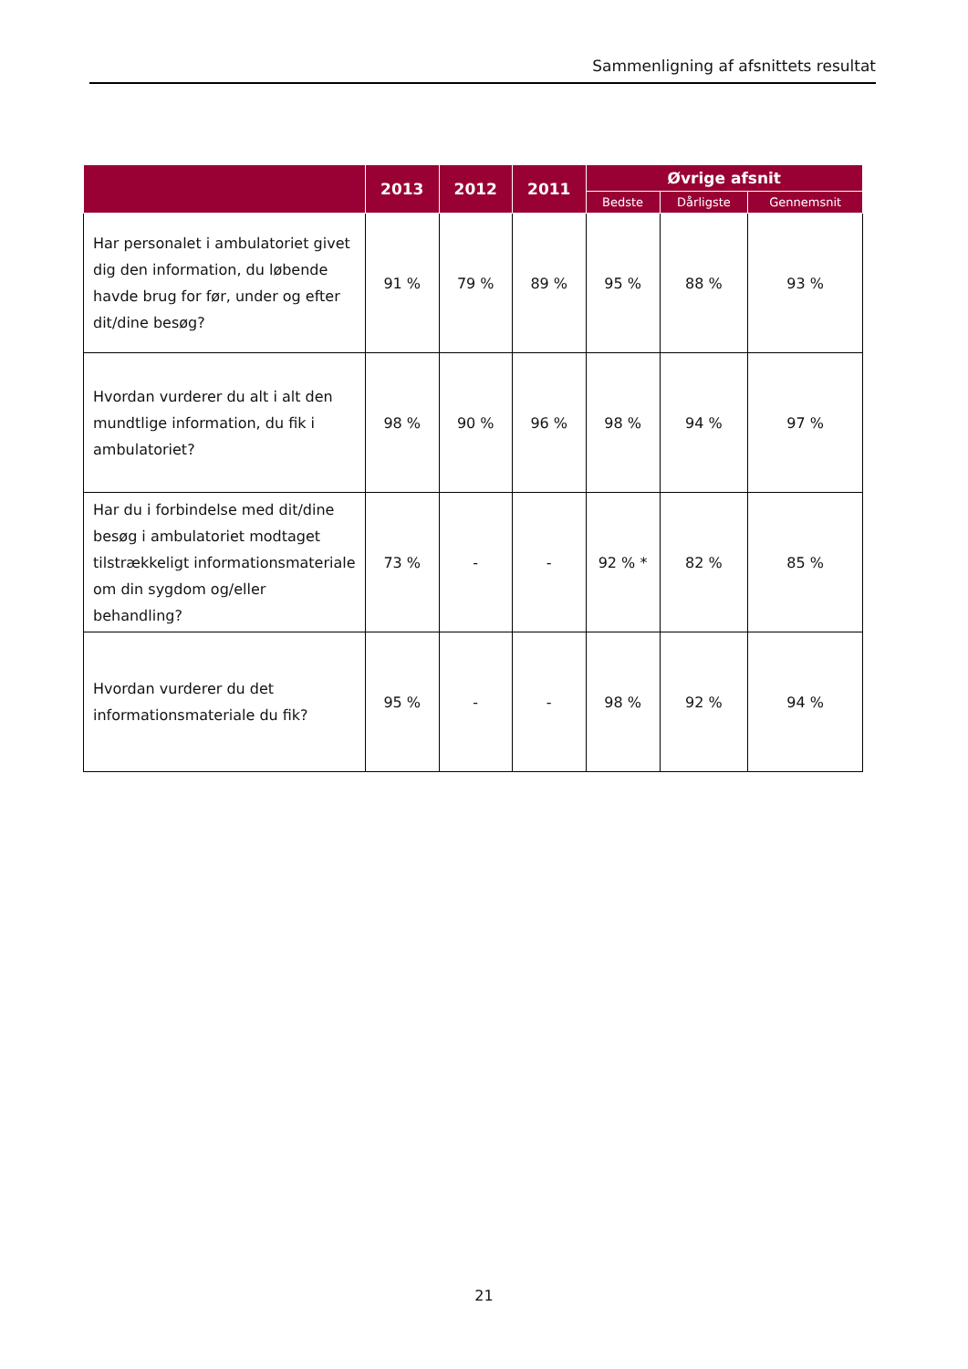Sammenligning af afsnittets resultat
| | 2013 | 2012 | 2011 | Øvrige afsnit | | |
| --- | --- | --- | --- | --- | --- | --- |
| | | | | Bedste | Dårligste | Gennemsnit |
| Har personalet i ambulatoriet givet dig den information, du løbende havde brug for før, under og efter dit/dine besøg? | 91 % | 79 % | 89 % | 95 % | 88 % | 93 % |
| Hvordan vurderer du alt i alt den mundtlige information, du fik i ambulatoriet? | 98 % | 90 % | 96 % | 98 % | 94 % | 97 % |
| Har du i forbindelse med dit/dine besøg i ambulatoriet modtaget tilstrækkeligt informationsmateriale om din sygdom og/eller behandling? | 73 % | - | - | 92 % * | 82 % | 85 % |
| Hvordan vurderer du det informationsmateriale du fik? | 95 % | - | - | 98 % | 92 % | 94 % |
21